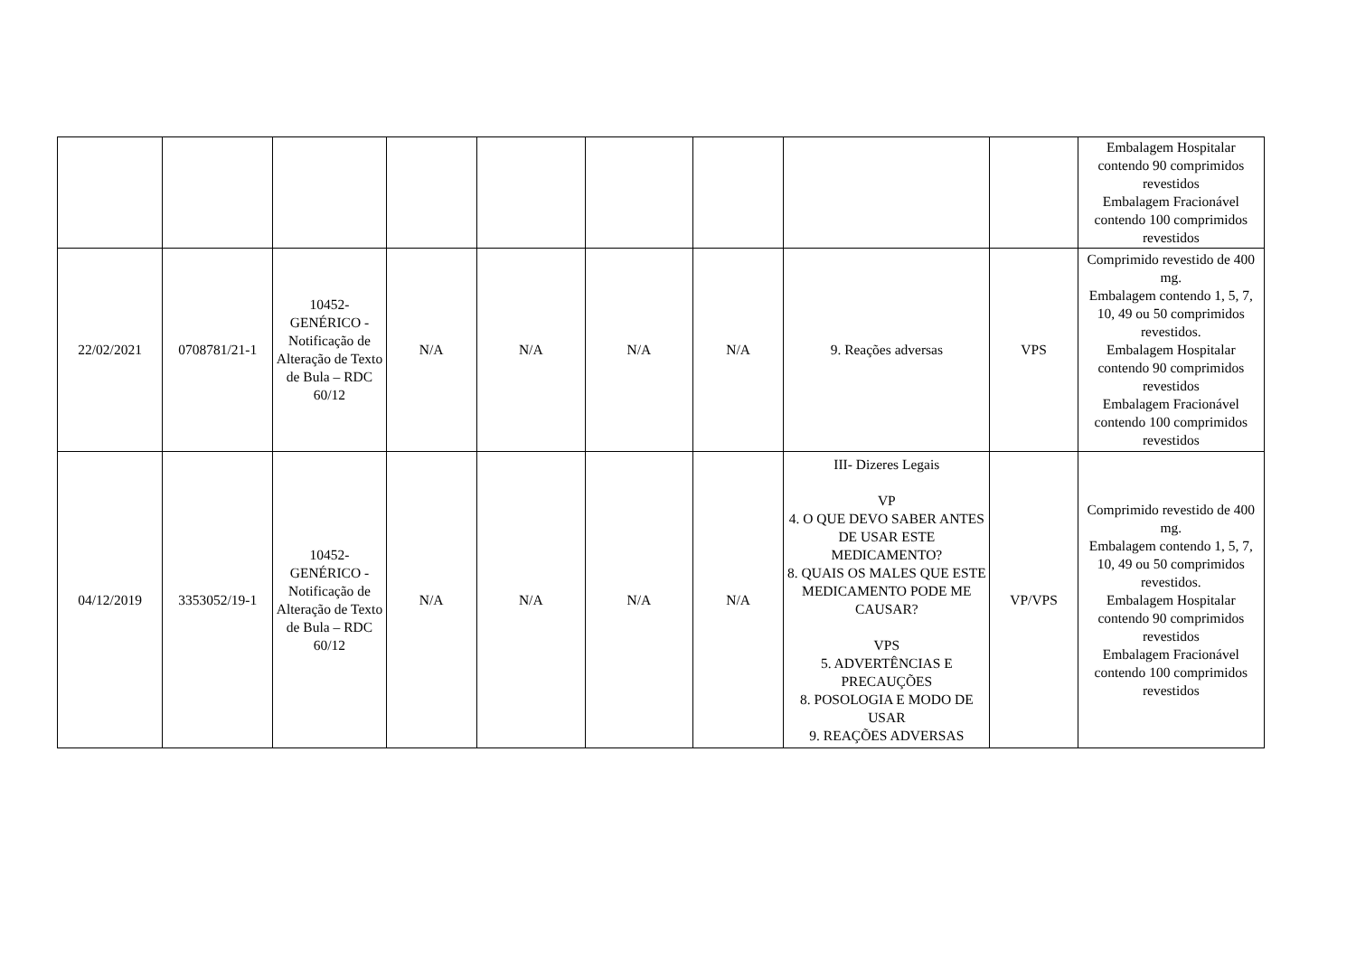| | | | | | | | | | Embalagem Hospitalar contendo 90 comprimidos revestidos Embalagem Fracionável contendo 100 comprimidos revestidos |
| 22/02/2021 | 0708781/21-1 | 10452- GENÉRICO - Notificação de Alteração de Texto de Bula – RDC 60/12 | N/A | N/A | N/A | N/A | 9. Reações adversas | VPS | Comprimido revestido de 400 mg. Embalagem contendo 1, 5, 7, 10, 49 ou 50 comprimidos revestidos. Embalagem Hospitalar contendo 90 comprimidos revestidos Embalagem Fracionável contendo 100 comprimidos revestidos |
| 04/12/2019 | 3353052/19-1 | 10452- GENÉRICO - Notificação de Alteração de Texto de Bula – RDC 60/12 | N/A | N/A | N/A | N/A | III- Dizeres Legais VP 4. O QUE DEVO SABER ANTES DE USAR ESTE MEDICAMENTO? 8. QUAIS OS MALES QUE ESTE MEDICAMENTO PODE ME CAUSAR? VPS 5. ADVERTÊNCIAS E PRECAUÇÕES 8. POSOLOGIA E MODO DE USAR 9. REAÇÕES ADVERSAS | VP/VPS | Comprimido revestido de 400 mg. Embalagem contendo 1, 5, 7, 10, 49 ou 50 comprimidos revestidos. Embalagem Hospitalar contendo 90 comprimidos revestidos Embalagem Fracionável contendo 100 comprimidos revestidos |